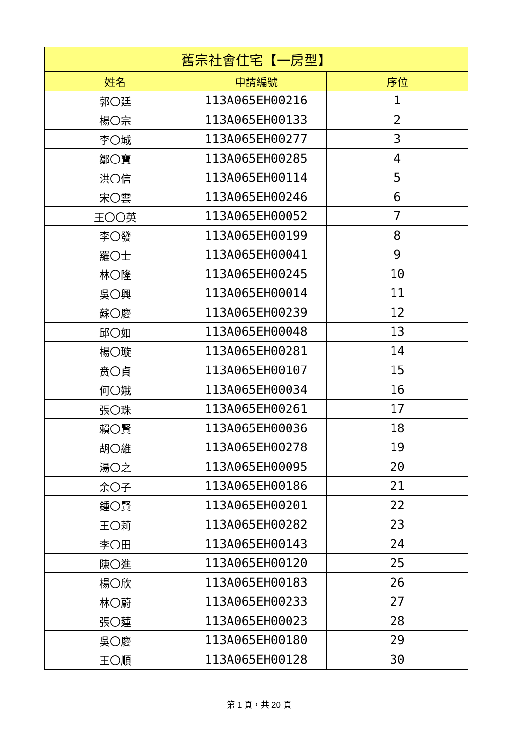| 舊宗社會住宅【一房型】 | | |
| --- | --- | --- |
| 姓名 | 申請編號 | 序位 |
| 郭〇廷 | 113A065EH00216 | 1 |
| 楊〇宗 | 113A065EH00133 | 2 |
| 李〇城 | 113A065EH00277 | 3 |
| 鄒〇寶 | 113A065EH00285 | 4 |
| 洪〇信 | 113A065EH00114 | 5 |
| 宋〇雲 | 113A065EH00246 | 6 |
| 王〇〇英 | 113A065EH00052 | 7 |
| 李〇發 | 113A065EH00199 | 8 |
| 羅〇士 | 113A065EH00041 | 9 |
| 林〇隆 | 113A065EH00245 | 10 |
| 吳〇興 | 113A065EH00014 | 11 |
| 蘇〇慶 | 113A065EH00239 | 12 |
| 邱〇如 | 113A065EH00048 | 13 |
| 楊〇璇 | 113A065EH00281 | 14 |
| 贲〇貞 | 113A065EH00107 | 15 |
| 何〇娥 | 113A065EH00034 | 16 |
| 張〇珠 | 113A065EH00261 | 17 |
| 賴〇賢 | 113A065EH00036 | 18 |
| 胡〇維 | 113A065EH00278 | 19 |
| 湯〇之 | 113A065EH00095 | 20 |
| 余〇子 | 113A065EH00186 | 21 |
| 鍾〇賢 | 113A065EH00201 | 22 |
| 王〇莉 | 113A065EH00282 | 23 |
| 李〇田 | 113A065EH00143 | 24 |
| 陳〇進 | 113A065EH00120 | 25 |
| 楊〇欣 | 113A065EH00183 | 26 |
| 林〇蔚 | 113A065EH00233 | 27 |
| 張〇蓮 | 113A065EH00023 | 28 |
| 吳〇慶 | 113A065EH00180 | 29 |
| 王〇順 | 113A065EH00128 | 30 |
第 1 頁，共 20 頁